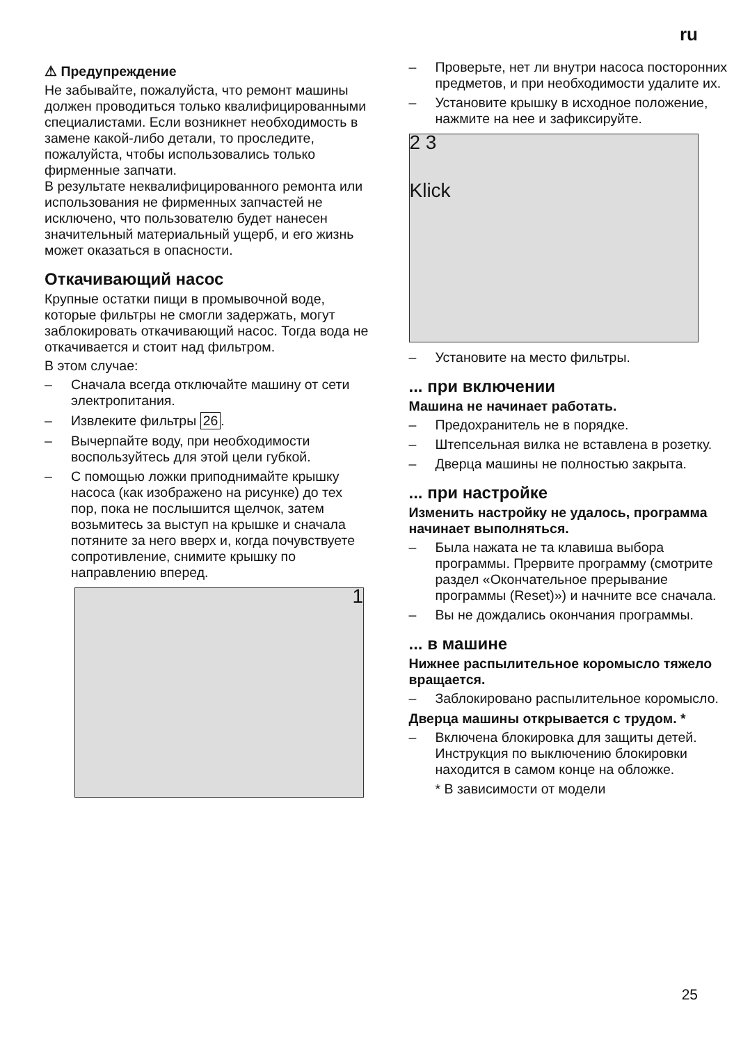ru
⚠ Предупреждение
Не забывайте, пожалуйста, что ремонт машины должен проводиться только квалифицированными специалистами. Если возникнет необходимость в замене какой-либо детали, то проследите, пожалуйста, чтобы использовались только фирменные запчати.
В результате неквалифицированного ремонта или использования не фирменных запчастей не исключено, что пользователю будет нанесен значительный материальный ущерб, и его жизнь может оказаться в опасности.
Откачивающий насос
Крупные остатки пищи в промывочной воде, которые фильтры не смогли задержать, могут заблокировать откачивающий насос. Тогда вода не откачивается и стоит над фильтром.
В этом случае:
– Сначала всегда отключайте машину от сети электропитания.
– Извлеките фильтры 26.
– Вычерпайте воду, при необходимости воспользуйтесь для этой цели губкой.
– С помощью ложки приподнимайте крышку насоса (как изображено на рисунке) до тех пор, пока не послышится щелчок, затем возьмитесь за выступ на крышке и сначала потяните за него вверх и, когда почувствуете сопротивление, снимите крышку по направлению вперед.
1
– Проверьте, нет ли внутри насоса посторонних предметов, и при необходимости удалите их.
– Установите крышку в исходное положение, нажмите на нее и зафиксируйте.
2 3
Klick
– Установите на место фильтры.
... при включении
Машина не начинает работать.
– Предохранитель не в порядке.
– Штепсельная вилка не вставлена в розетку.
– Дверца машины не полностью закрыта.
... при настройке
Изменить настройку не удалось, программа начинает выполняться.
– Была нажата не та клавиша выбора программы. Прервите программу (смотрите раздел «Окончательное прерывание программы (Reset)») и начните все сначала.
– Вы не дождались окончания программы.
... в машине
Нижнее распылительное коромысло тяжело вращается.
– Заблокировано распылительное коромысло.
Дверца машины открывается с трудом. *
– Включена блокировка для защиты детей. Инструкция по выключению блокировки находится в самом конце на обложке.
* В зависимости от модели
25